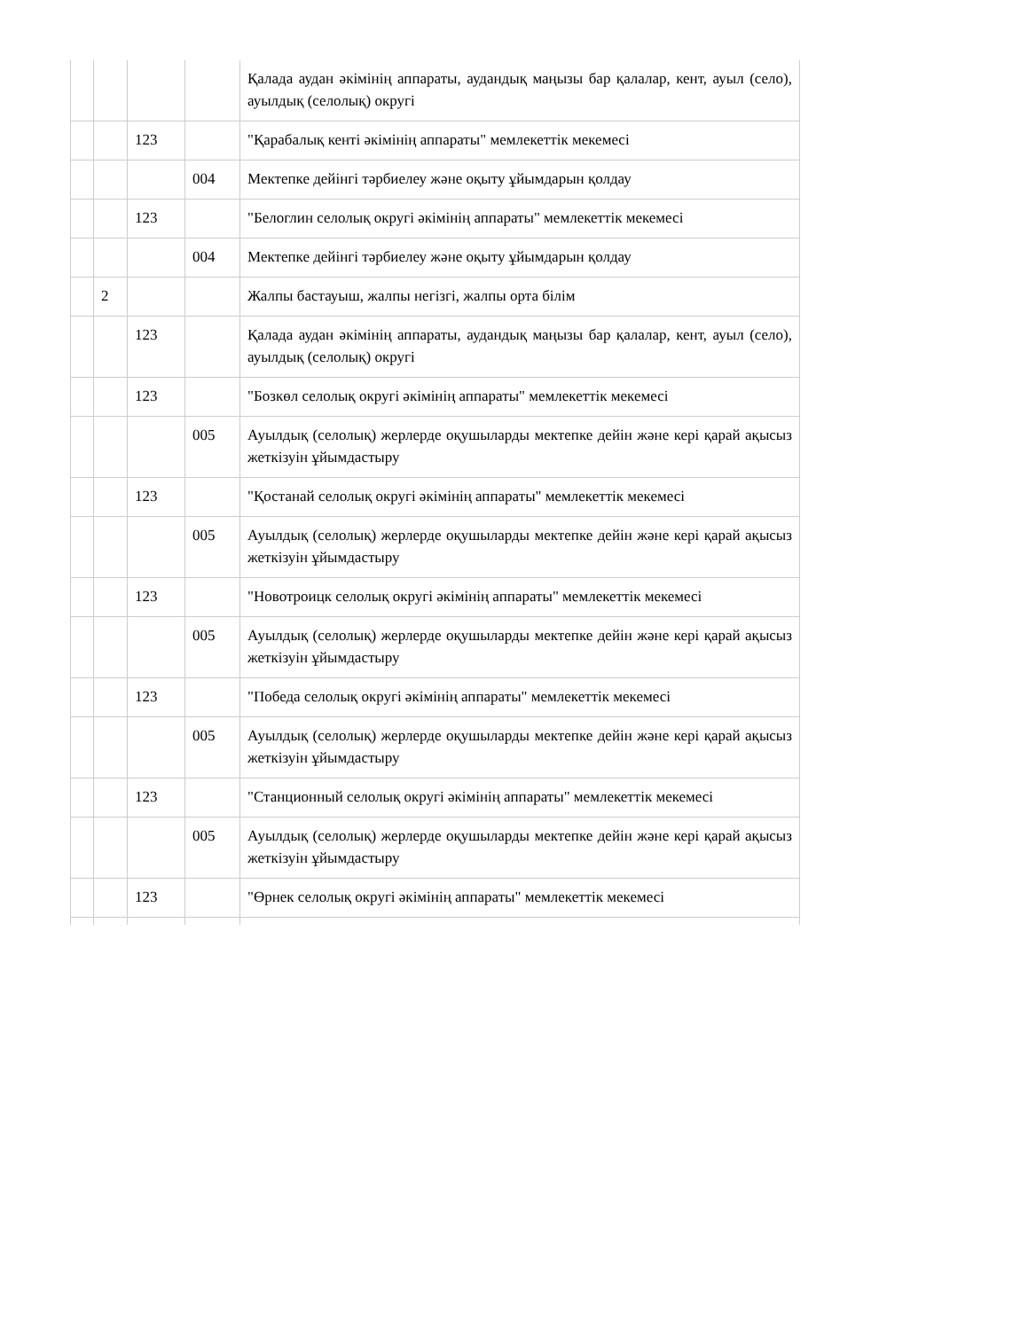| | | | | Қалада аудан әкімінің аппараты, аудандық маңызы бар қалалар, кент, ауыл (село), ауылдық (селолық) округі |
| | | 123 | | "Қарабалық кенті әкімінің аппараты" мемлекеттік мекемесі |
| | | | 004 | Мектепке дейінгі тәрбиелеу және оқыту ұйымдарын қолдау |
| | | 123 | | "Белоглин селолық округі әкімінің аппараты" мемлекеттік мекемесі |
| | | | 004 | Мектепке дейінгі тәрбиелеу және оқыту ұйымдарын қолдау |
| | 2 | | | Жалпы бастауыш, жалпы негізгі, жалпы орта білім |
| | | 123 | | Қалада аудан әкімінің аппараты, аудандық маңызы бар қалалар, кент, ауыл (село), ауылдық (селолық) округі |
| | | 123 | | "Бозкөл селолық округі әкімінің аппараты" мемлекеттік мекемесі |
| | | | 005 | Ауылдық (селолық) жерлерде оқушыларды мектепке дейін және кері қарай ақысыз жеткізуін ұйымдастыру |
| | | 123 | | "Қостанай селолық округі әкімінің аппараты" мемлекеттік мекемесі |
| | | | 005 | Ауылдық (селолық) жерлерде оқушыларды мектепке дейін және кері қарай ақысыз жеткізуін ұйымдастыру |
| | | 123 | | "Новотроицк селолық округі әкімінің аппараты" мемлекеттік мекемесі |
| | | | 005 | Ауылдық (селолық) жерлерде оқушыларды мектепке дейін және кері қарай ақысыз жеткізуін ұйымдастыру |
| | | 123 | | "Победа селолық округі әкімінің аппараты" мемлекеттік мекемесі |
| | | | 005 | Ауылдық (селолық) жерлерде оқушыларды мектепке дейін және кері қарай ақысыз жеткізуін ұйымдастыру |
| | | 123 | | "Станционный селолық округі әкімінің аппараты" мемлекеттік мекемесі |
| | | | 005 | Ауылдық (селолық) жерлерде оқушыларды мектепке дейін және кері қарай ақысыз жеткізуін ұйымдастыру |
| | | 123 | | "Өрнек селолық округі әкімінің аппараты" мемлекеттік мекемесі |